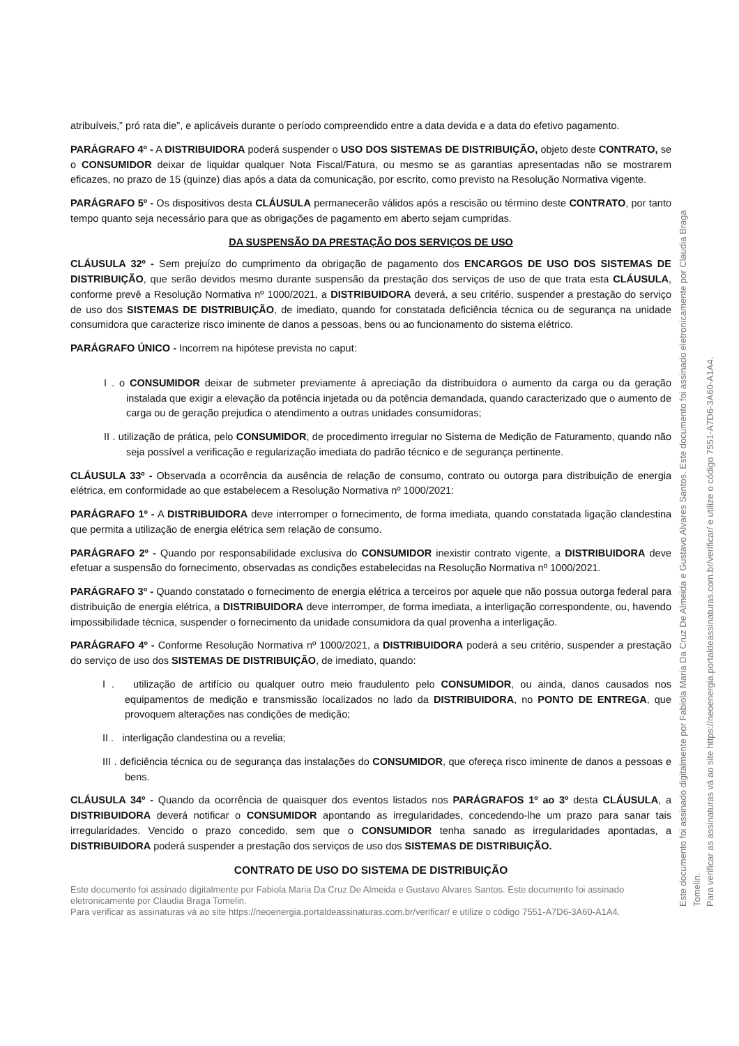atribuíveis,” pró rata die”, e aplicáveis durante o período compreendido entre a data devida e a data do efetivo pagamento.
PARÁGRAFO 4º - A DISTRIBUIDORA poderá suspender o USO DOS SISTEMAS DE DISTRIBUIÇÃO, objeto deste CONTRATO, se o CONSUMIDOR deixar de liquidar qualquer Nota Fiscal/Fatura, ou mesmo se as garantias apresentadas não se mostrarem eficazes, no prazo de 15 (quinze) dias após a data da comunicação, por escrito, como previsto na Resolução Normativa vigente.
PARÁGRAFO 5º - Os dispositivos desta CLÁUSULA permanecerão válidos após a rescisão ou término deste CONTRATO, por tanto tempo quanto seja necessário para que as obrigações de pagamento em aberto sejam cumpridas.
DA SUSPENSÃO DA PRESTAÇÃO DOS SERVIÇOS DE USO
CLÁUSULA 32º - Sem prejuízo do cumprimento da obrigação de pagamento dos ENCARGOS DE USO DOS SISTEMAS DE DISTRIBUIÇÃO, que serão devidos mesmo durante suspensão da prestação dos serviços de uso de que trata esta CLÁUSULA, conforme prevê a Resolução Normativa nº 1000/2021, a DISTRIBUIDORA deverá, a seu critério, suspender a prestação do serviço de uso dos SISTEMAS DE DISTRIBUIÇÃO, de imediato, quando for constatada deficiência técnica ou de segurança na unidade consumidora que caracterize risco iminente de danos a pessoas, bens ou ao funcionamento do sistema elétrico.
PARÁGRAFO ÚNICO - Incorrem na hipótese prevista no caput:
I . o CONSUMIDOR deixar de submeter previamente à apreciação da distribuidora o aumento da carga ou da geração instalada que exigir a elevação da potência injetada ou da potência demandada, quando caracterizado que o aumento de carga ou de geração prejudica o atendimento a outras unidades consumidoras;
II . utilização de prática, pelo CONSUMIDOR, de procedimento irregular no Sistema de Medição de Faturamento, quando não seja possível a verificação e regularização imediata do padrão técnico e de segurança pertinente.
CLÁUSULA 33º - Observada a ocorrência da ausência de relação de consumo, contrato ou outorga para distribuição de energia elétrica, em conformidade ao que estabelecem a Resolução Normativa nº 1000/2021:
PARÁGRAFO 1º - A DISTRIBUIDORA deve interromper o fornecimento, de forma imediata, quando constatada ligação clandestina que permita a utilização de energia elétrica sem relação de consumo.
PARÁGRAFO 2º - Quando por responsabilidade exclusiva do CONSUMIDOR inexistir contrato vigente, a DISTRIBUIDORA deve efetuar a suspensão do fornecimento, observadas as condições estabelecidas na Resolução Normativa nº 1000/2021.
PARÁGRAFO 3º - Quando constatado o fornecimento de energia elétrica a terceiros por aquele que não possua outorga federal para distribuição de energia elétrica, a DISTRIBUIDORA deve interromper, de forma imediata, a interligação correspondente, ou, havendo impossibilidade técnica, suspender o fornecimento da unidade consumidora da qual provenha a interligação.
PARÁGRAFO 4º - Conforme Resolução Normativa nº 1000/2021, a DISTRIBUIDORA poderá a seu critério, suspender a prestação do serviço de uso dos SISTEMAS DE DISTRIBUIÇÃO, de imediato, quando:
I . utilização de artifício ou qualquer outro meio fraudulento pelo CONSUMIDOR, ou ainda, danos causados nos equipamentos de medição e transmissão localizados no lado da DISTRIBUIDORA, no PONTO DE ENTREGA, que provoquem alterações nas condições de medição;
II . interligação clandestina ou a revelia;
III . deficiência técnica ou de segurança das instalações do CONSUMIDOR, que ofereça risco iminente de danos a pessoas e bens.
CLÁUSULA 34º - Quando da ocorrência de quaisquer dos eventos listados nos PARÁGRAFOS 1º ao 3º desta CLÁUSULA, a DISTRIBUIDORA deverá notificar o CONSUMIDOR apontando as irregularidades, concedendo-lhe um prazo para sanar tais irregularidades. Vencido o prazo concedido, sem que o CONSUMIDOR tenha sanado as irregularidades apontadas, a DISTRIBUIDORA poderá suspender a prestação dos serviços de uso dos SISTEMAS DE DISTRIBUIÇÃO.
CONTRATO DE USO DO SISTEMA DE DISTRIBUIÇÃO
Este documento foi assinado digitalmente por Fabiola Maria Da Cruz De Almeida e Gustavo Alvares Santos. Este documento foi assinado eletronicamente por Claudia Braga Tomelin.
Para verificar as assinaturas vá ao site https://neoenergia.portaldeassinaturas.com.br/verificar/ e utilize o código 7551-A7D6-3A60-A1A4.
Este documento foi assinado digitalmente por Fabiola Maria Da Cruz De Almeida e Gustavo Alvares Santos. Este documento foi assinado eletronicamente por Claudia Braga Tomelin.
Para verificar as assinaturas vá ao site https://neoenergia.portaldeassinaturas.com.br/verificar/ e utilize o código 7551-A7D6-3A60-A1A4.